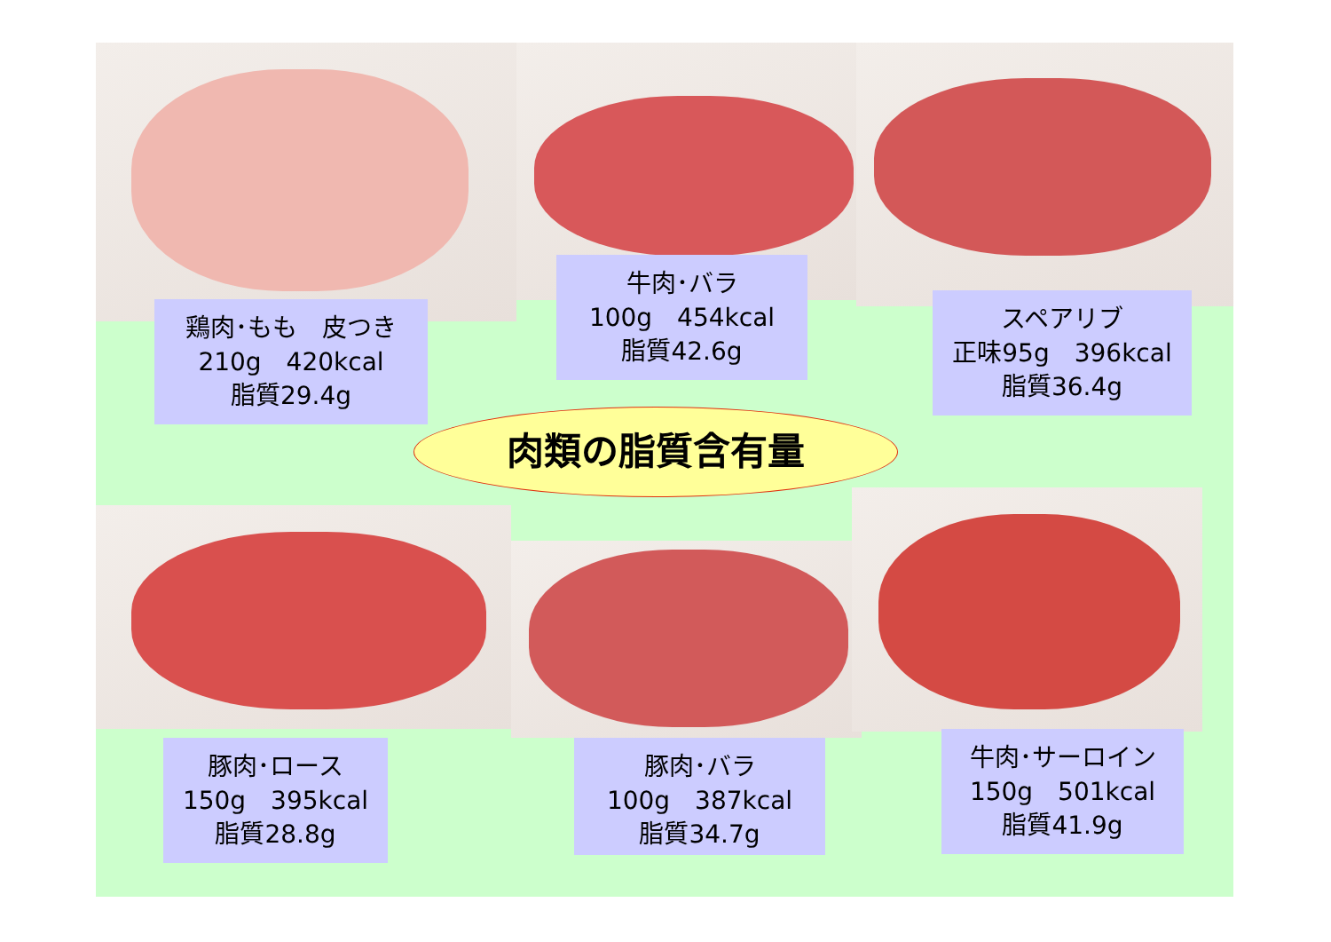鶏肉･もも　皮つき
210g　420kcal
脂質29.4g
牛肉･バラ
100g　454kcal
脂質42.6g
スペアリブ
正味95g　396kcal
脂質36.4g
肉類の脂質含有量
豚肉･ロース
150g　395kcal
脂質28.8g
豚肉･バラ
100g　387kcal
脂質34.7g
牛肉･サーロイン
150g　501kcal
脂質41.9g